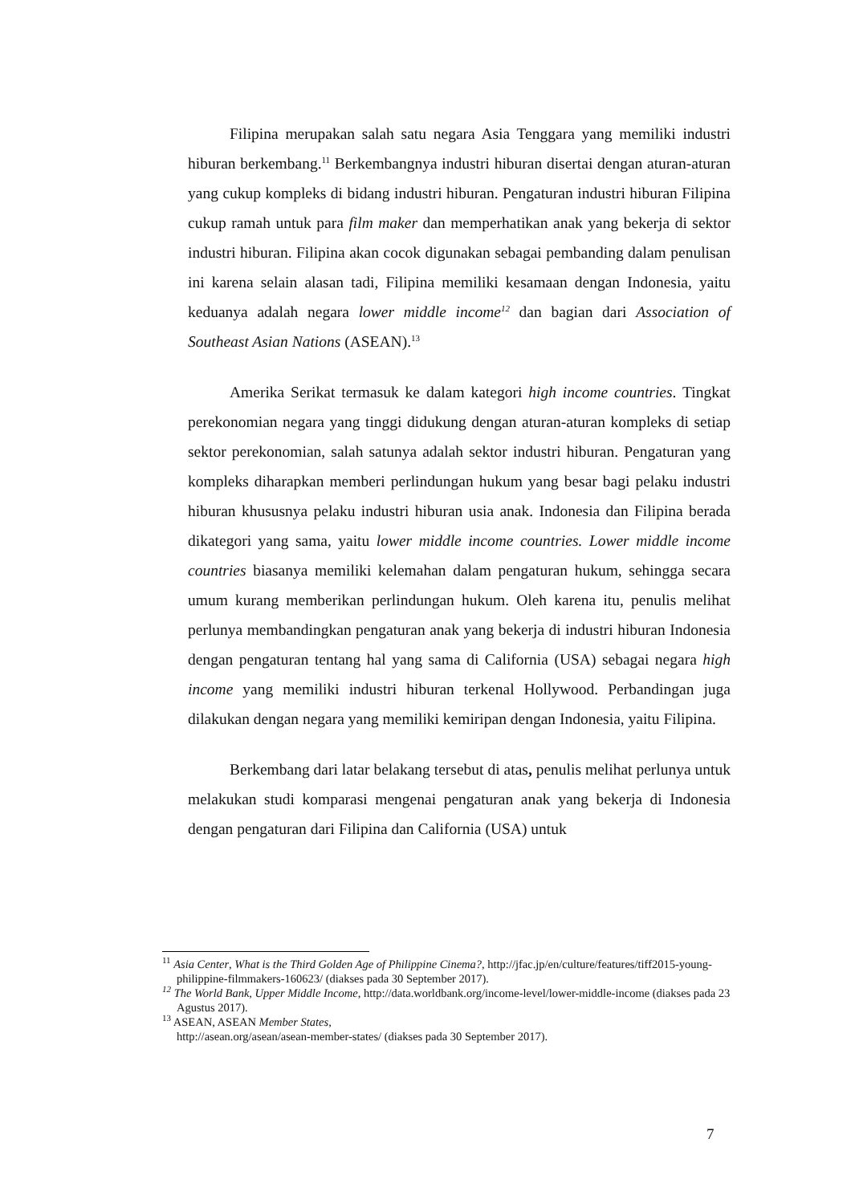Filipina merupakan salah satu negara Asia Tenggara yang memiliki industri hiburan berkembang.<sup>11</sup> Berkembangnya industri hiburan disertai dengan aturan-aturan yang cukup kompleks di bidang industri hiburan. Pengaturan industri hiburan Filipina cukup ramah untuk para film maker dan memperhatikan anak yang bekerja di sektor industri hiburan. Filipina akan cocok digunakan sebagai pembanding dalam penulisan ini karena selain alasan tadi, Filipina memiliki kesamaan dengan Indonesia, yaitu keduanya adalah negara lower middle income<sup>12</sup> dan bagian dari Association of Southeast Asian Nations (ASEAN).<sup>13</sup>
Amerika Serikat termasuk ke dalam kategori high income countries. Tingkat perekonomian negara yang tinggi didukung dengan aturan-aturan kompleks di setiap sektor perekonomian, salah satunya adalah sektor industri hiburan. Pengaturan yang kompleks diharapkan memberi perlindungan hukum yang besar bagi pelaku industri hiburan khususnya pelaku industri hiburan usia anak. Indonesia dan Filipina berada dikategori yang sama, yaitu lower middle income countries. Lower middle income countries biasanya memiliki kelemahan dalam pengaturan hukum, sehingga secara umum kurang memberikan perlindungan hukum. Oleh karena itu, penulis melihat perlunya membandingkan pengaturan anak yang bekerja di industri hiburan Indonesia dengan pengaturan tentang hal yang sama di California (USA) sebagai negara high income yang memiliki industri hiburan terkenal Hollywood. Perbandingan juga dilakukan dengan negara yang memiliki kemiripan dengan Indonesia, yaitu Filipina.
Berkembang dari latar belakang tersebut di atas, penulis melihat perlunya untuk melakukan studi komparasi mengenai pengaturan anak yang bekerja di Indonesia dengan pengaturan dari Filipina dan California (USA) untuk
<sup>11</sup> Asia Center, What is the Third Golden Age of Philippine Cinema?, http://jfac.jp/en/culture/features/tiff2015-young-philippine-filmmakers-160623/ (diakses pada 30 September 2017).
<sup>12</sup> The World Bank, Upper Middle Income, http://data.worldbank.org/income-level/lower-middle-income (diakses pada 23 Agustus 2017).
<sup>13</sup> ASEAN, ASEAN Member States,
http://asean.org/asean/asean-member-states/ (diakses pada 30 September 2017).
7